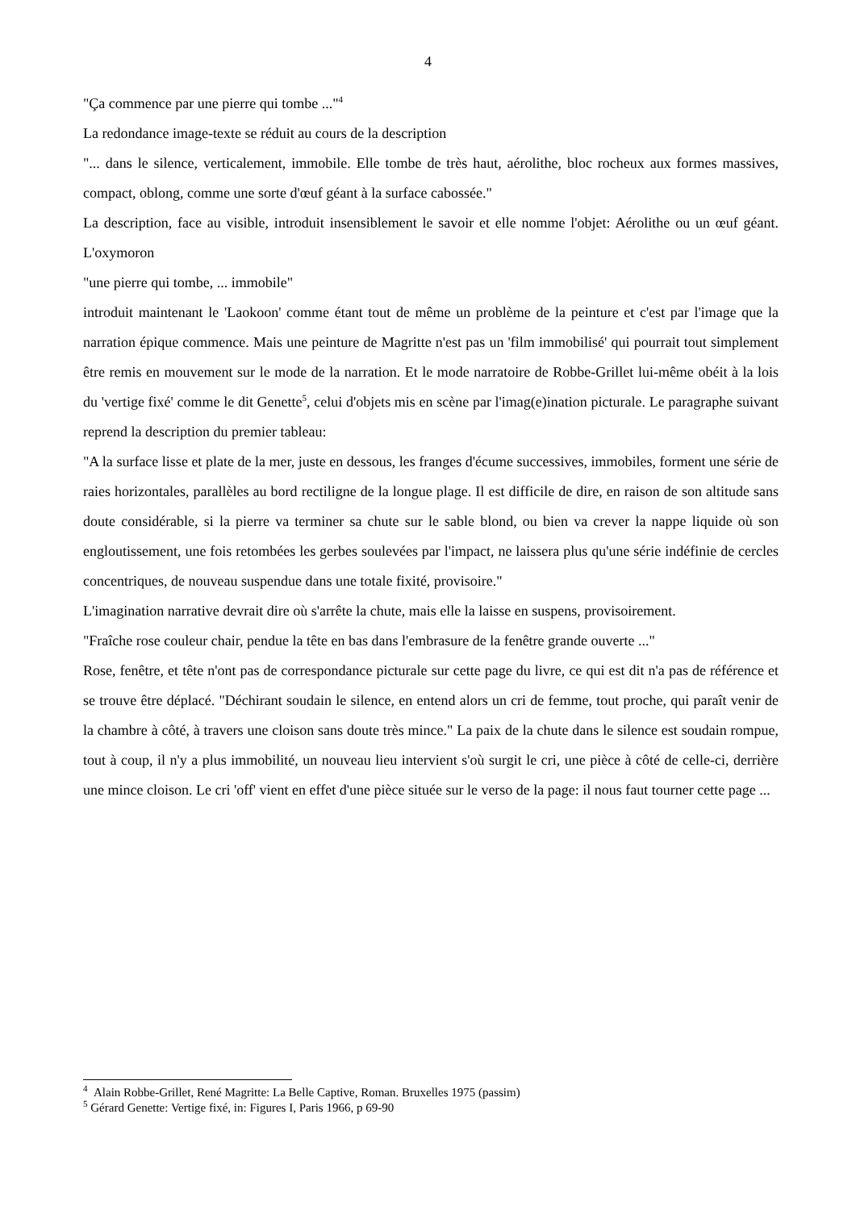4
"Ça commence par une pierre qui tombe ..."<sup>4</sup>
La redondance image-texte se réduit au cours de la description
"... dans le silence, verticalement, immobile. Elle tombe de très haut, aérolithe, bloc rocheux aux formes massives, compact, oblong, comme une sorte d'œuf géant à la surface cabossée."
La description, face au visible, introduit insensiblement le savoir et elle nomme l'objet: Aérolithe ou un œuf géant. L'oxymoron
"une pierre qui tombe, ... immobile"
introduit maintenant le 'Laokoon' comme étant tout de même un problème de la peinture et c'est par l'image que la narration épique commence. Mais une peinture de Magritte n'est pas un 'film immobilisé' qui pourrait tout simplement être remis en mouvement sur le mode de la narration. Et le mode narratoire de Robbe-Grillet lui-même obéit à la lois du 'vertige fixé' comme le dit Genette<sup>5</sup>, celui d'objets mis en scène par l'imag(e)ination picturale. Le paragraphe suivant reprend la description du premier tableau:
"A la surface lisse et plate de la mer, juste en dessous, les franges d'écume successives, immobiles, forment une série de raies horizontales, parallèles au bord rectiligne de la longue plage. Il est difficile de dire, en raison de son altitude sans doute considérable, si la pierre va terminer sa chute sur le sable blond, ou bien va crever la nappe liquide où son engloutissement, une fois retombées les gerbes soulevées par l'impact, ne laissera plus qu'une série indéfinie de cercles concentriques, de nouveau suspendue dans une totale fixité, provisoire."
L'imagination narrative devrait dire où s'arrête la chute, mais elle la laisse en suspens, provisoirement.
"Fraîche rose couleur chair, pendue la tête en bas dans l'embrasure de la fenêtre grande ouverte ..."
Rose, fenêtre, et tête n'ont pas de correspondance picturale sur cette page du livre, ce qui est dit n'a pas de référence et se trouve être déplacé. "Déchirant soudain le silence, en entend alors un cri de femme, tout proche, qui paraît venir de la chambre à côté, à travers une cloison sans doute très mince." La paix de la chute dans le silence est soudain rompue, tout à coup, il n'y a plus immobilité, un nouveau lieu intervient s'où surgit le cri, une pièce à côté de celle-ci, derrière une mince cloison. Le cri 'off' vient en effet d'une pièce située sur le verso de la page: il nous faut tourner cette page ...
<sup>4</sup> Alain Robbe-Grillet, René Magritte: La Belle Captive, Roman. Bruxelles 1975 (passim)
<sup>5</sup> Gérard Genette: Vertige fixé, in: Figures I, Paris 1966, p 69-90